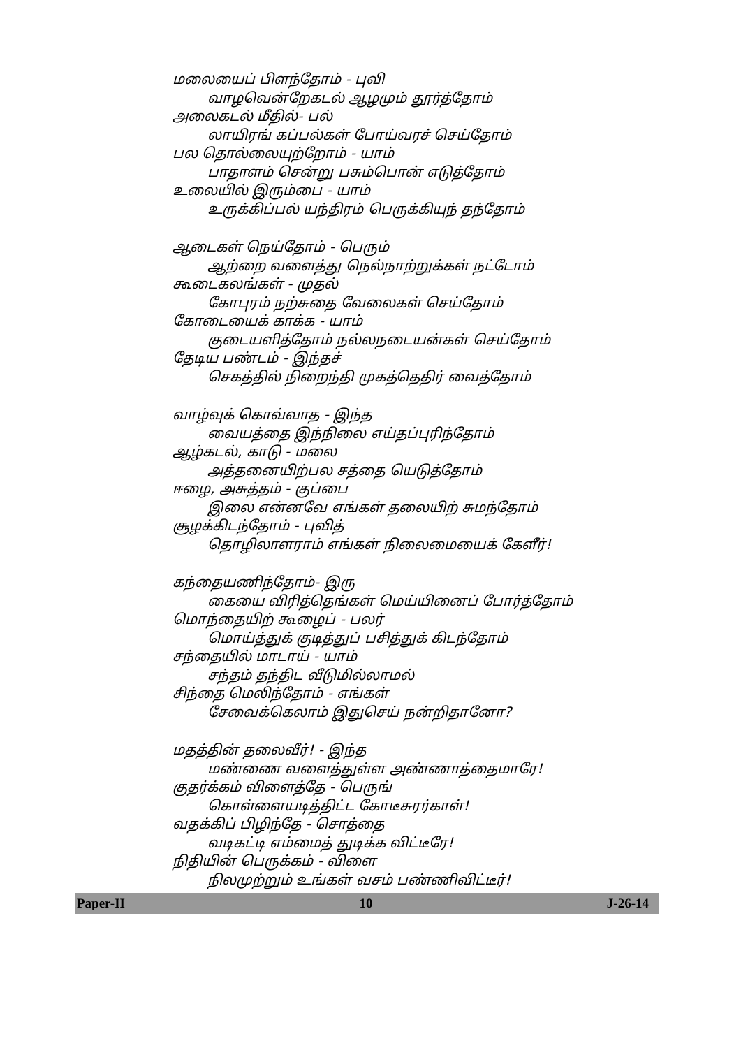மலையைப் பிளந்தோம் - புவி
வாழவென்றேகடல் ஆழமும் தூர்த்தோம்
அலைகடல் மீதில்- பல்
லாயிரங் கப்பல்கள் போய்வரச் செய்தோம்
பல தொல்லையுற்றோம் - யாம்
பாதாளம் சென்று பசும்பொன் எடுத்தோம்
உலையில் இரும்பை - யாம்
உருக்கிப்பல் யந்திரம் பெருக்கியுந் தந்தோம்
ஆடைகள் நெய்தோம் - பெரும்
ஆற்றை வளைத்து நெல்நாற்றுக்கள் நட்டோம்
கூடைகலங்கள் - முதல்
கோபுரம் நற்சுதை வேலைகள் செய்தோம்
கோடையைக் காக்க - யாம்
குடையளித்தோம் நல்லநடையன்கள் செய்தோம்
தேடிய பண்டம் - இந்தச்
செகத்தில் நிறைந்தி முகத்தெதிர் வைத்தோம்
வாழ்வுக் கொவ்வாத - இந்த
வையத்தை இந்நிலை எய்தப்புரிந்தோம்
ஆழ்கடல், காடு - மலை
அத்தனையிற்பல சத்தை யெடுத்தோம்
ஈழை, அசுத்தம் - குப்பை
இலை என்னவே எங்கள் தலையிற் சுமந்தோம்
சூழக்கிடந்தோம் - புவித்
தொழிலாளராம் எங்கள் நிலைமையைக் கேளீர்!
கந்தையணிந்தோம்- இரு
கையை விரித்தெங்கள் மெய்யினைப் போர்த்தோம்
மொந்தையிற் கூழைப் - பலர்
மொய்த்துக் குடித்துப் பசித்துக் கிடந்தோம்
சந்தையில் மாடாய் - யாம்
சந்தம் தந்திட வீடுமில்லாமல்
சிந்தை மெலிந்தோம் - எங்கள்
சேவைக்கெலாம் இதுசெய் நன்றிதானோ?
மதத்தின் தலைவீர்! - இந்த
மண்ணை வளைத்துள்ள அண்ணாத்தைமாரே!
குதர்க்கம் விளைத்தே - பெருங்
கொள்ளையடித்திட்ட கோடீசுரர்காள்!
வதக்கிப் பிழிந்தே - சொத்தை
வடிகட்டி எம்மைத் துடிக்க விட்டீரே!
நிதியின் பெருக்கம் - விளை
நிலமுற்றும் உங்கள் வசம் பண்ணிவிட்டீர்!
Paper-II 10 J-26-14